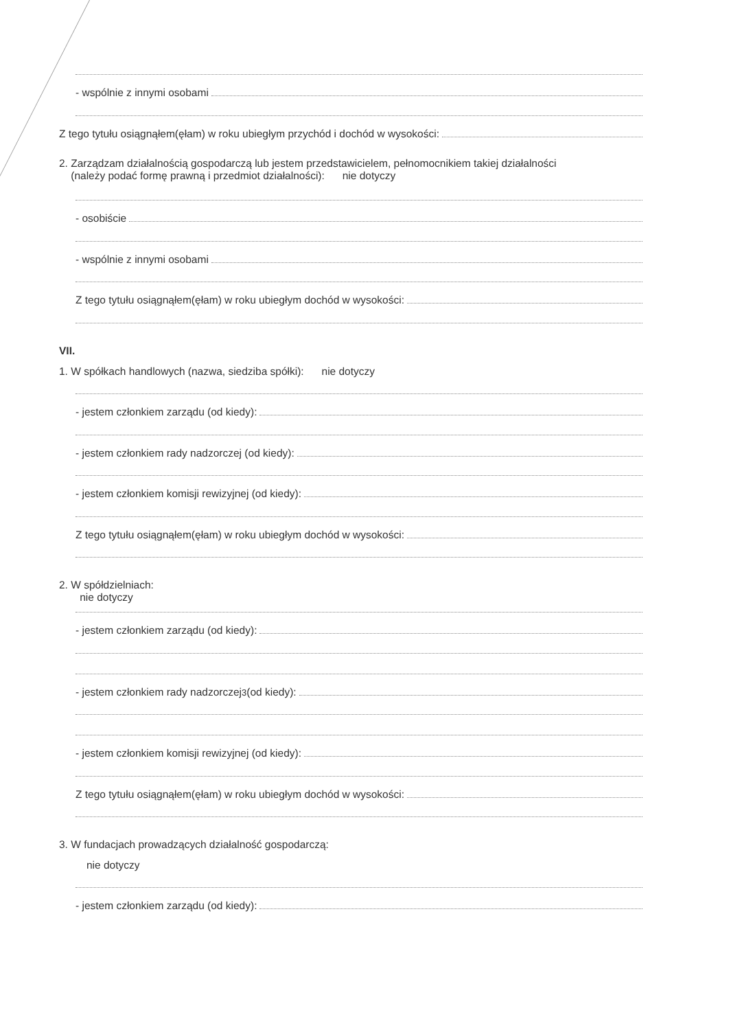- wspólnie z innymi osobami
Z tego tytułu osiągnąłem(ęłam) w roku ubiegłym przychód i dochód w wysokości:
2. Zarządzam działalnością gospodarczą lub jestem przedstawicielem, pełnomocnikiem takiej działalności
(należy podać formę prawną i przedmiot działalności): nie dotyczy
- osobiście
- wspólnie z innymi osobami
Z tego tytułu osiągnąłem(ęłam) w roku ubiegłym dochód w wysokości:
VII.
1. W spółkach handlowych (nazwa, siedziba spółki): nie dotyczy
- jestem członkiem zarządu (od kiedy):
- jestem członkiem rady nadzorczej (od kiedy):
- jestem członkiem komisji rewizyjnej (od kiedy):
Z tego tytułu osiągnąłem(ęłam) w roku ubiegłym dochód w wysokości:
2. W spółdzielniach:
nie dotyczy
- jestem członkiem zarządu (od kiedy):
- jestem członkiem rady nadzorczej<sup>3</sup> (od kiedy):
- jestem członkiem komisji rewizyjnej (od kiedy):
Z tego tytułu osiągnąłem(ęłam) w roku ubiegłym dochód w wysokości:
3. W fundacjach prowadzących działalność gospodarczą:
nie dotyczy
- jestem członkiem zarządu (od kiedy):